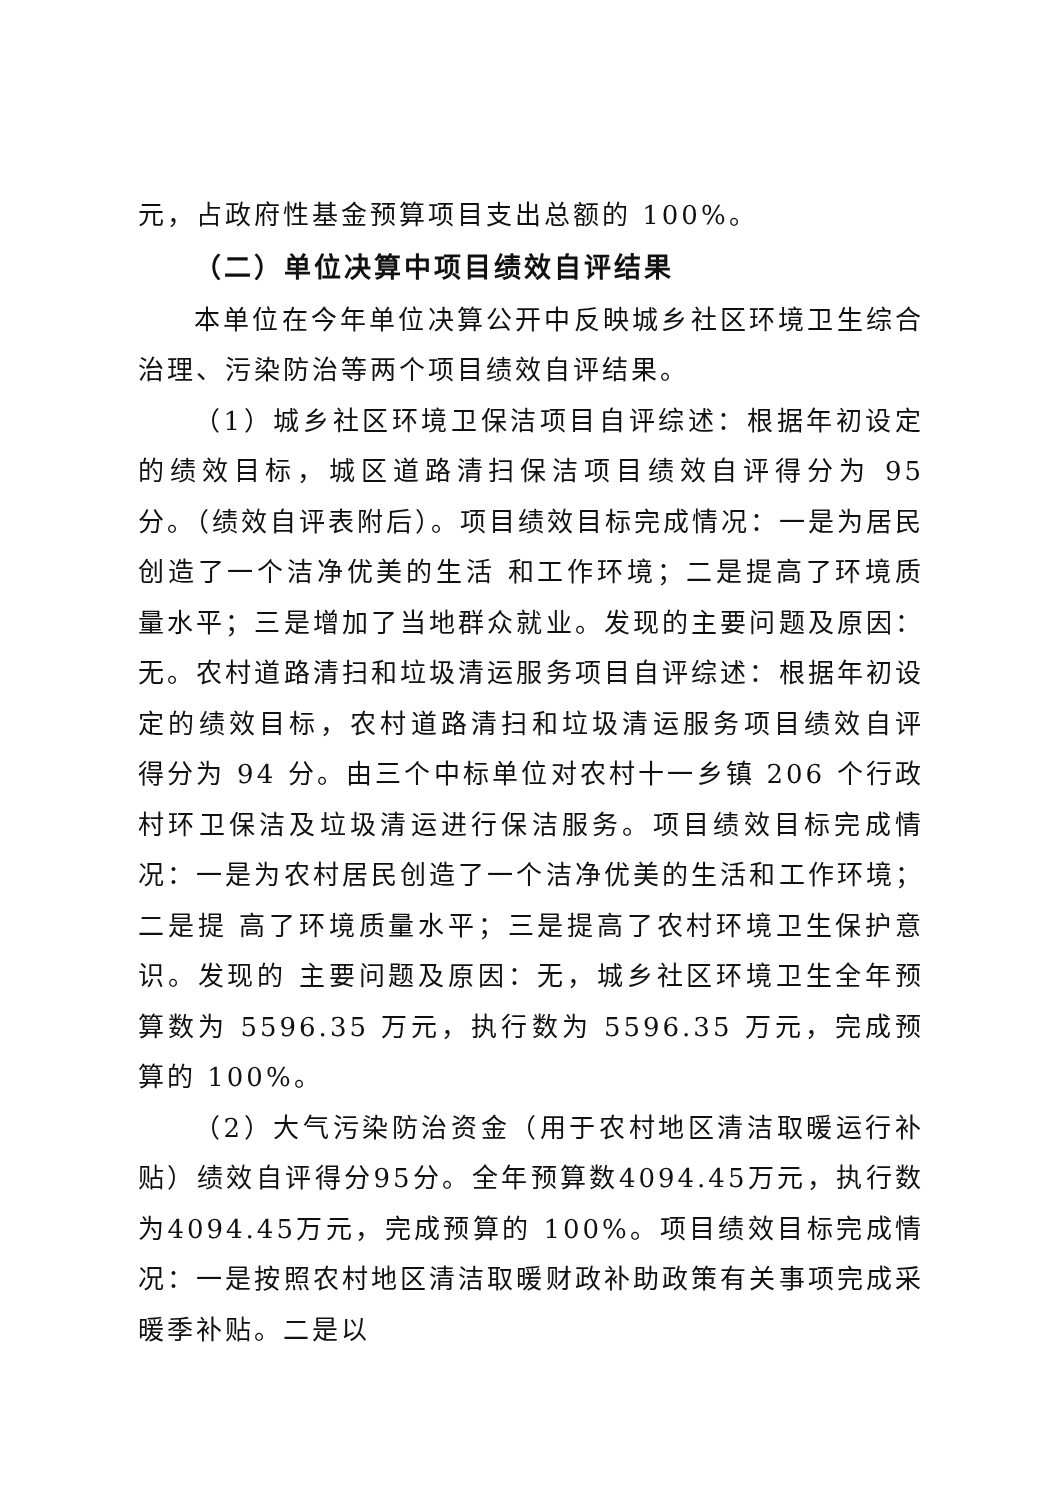元，占政府性基金预算项目支出总额的 100%。
（二）单位决算中项目绩效自评结果
本单位在今年单位决算公开中反映城乡社区环境卫生综合治理、污染防治等两个项目绩效自评结果。
（1）城乡社区环境卫保洁项目自评综述：根据年初设定的绩效目标，城区道路清扫保洁项目绩效自评得分为 95 分。（绩效自评表附后）。项目绩效目标完成情况：一是为居民创造了一个洁净优美的生活 和工作环境；二是提高了环境质量水平；三是增加了当地群众就业。发现的主要问题及原因：无。农村道路清扫和垃圾清运服务项目自评综述：根据年初设定的绩效目标，农村道路清扫和垃圾清运服务项目绩效自评 得分为 94 分。由三个中标单位对农村十一乡镇 206 个行政村环卫保洁及垃圾清运进行保洁服务。项目绩效目标完成情况：一是为农村居民创造了一个洁净优美的生活和工作环境；二是提 高了环境质量水平；三是提高了农村环境卫生保护意识。发现的 主要问题及原因：无，城乡社区环境卫生全年预算数为 5596.35 万元，执行数为 5596.35 万元，完成预算的 100%。
（2）大气污染防治资金（用于农村地区清洁取暖运行补贴）绩效自评得分95分。全年预算数4094.45万元，执行数为4094.45万元，完成预算的 100%。项目绩效目标完成情况：一是按照农村地区清洁取暖财政补助政策有关事项完成采暖季补贴。二是以